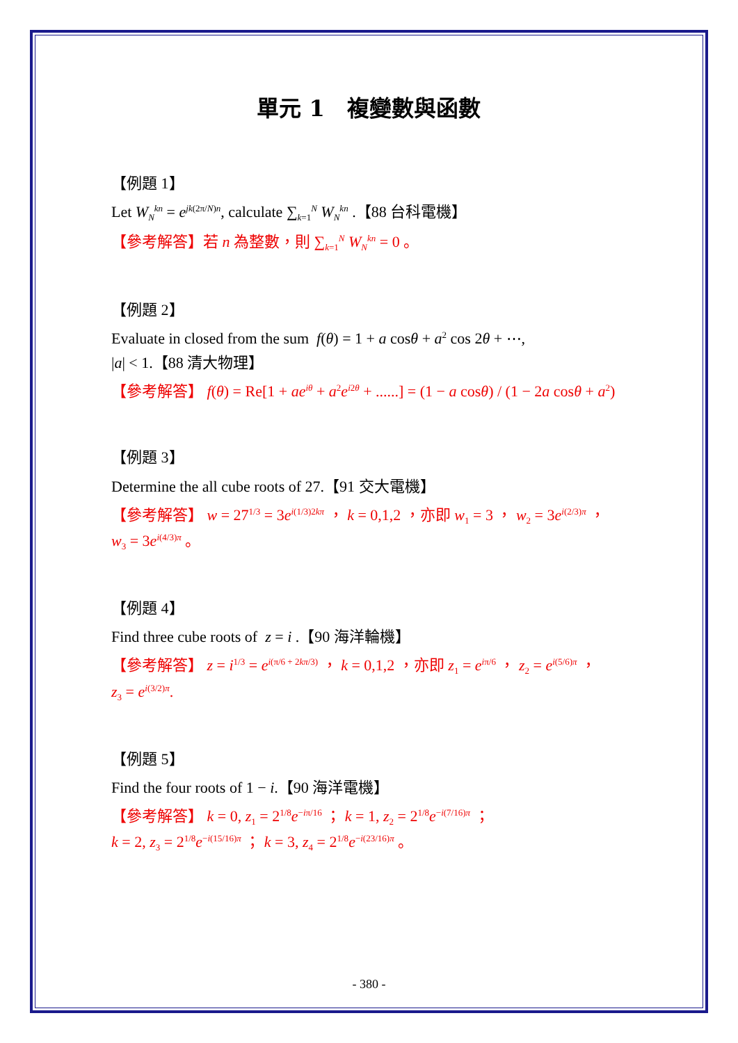單元 1　複變數與函數
【例題 1】
Let W<sub>N</sub><sup>kn</sup> = e<sup>jk(2π/N)n</sup>, calculate ∑<sub>k=1</sub><sup>N</sup> W<sub>N</sub><sup>kn</sup> .【88 台科電機】
【參考解答】若 n 為整數，則 ∑<sub>k=1</sub><sup>N</sup> W<sub>N</sub><sup>kn</sup> = 0 。
【例題 2】
Evaluate in closed from the sum f(θ) = 1 + a cosθ + a<sup>2</sup> cos 2θ + ⋯,
|a| < 1.【88 清大物理】
【參考解答】 f(θ) = Re[1 + ae<sup>iθ</sup> + a<sup>2</sup>e<sup>i2θ</sup> + ......] = (1 − a cosθ) / (1 − 2a cosθ + a<sup>2</sup>)
【例題 3】
Determine the all cube roots of 27.【91 交大電機】
【參考解答】 w = 27<sup>1/3</sup> = 3e<sup>i(1/3)2kπ</sup> ， k = 0,1,2 ，亦即 w<sub>1</sub> = 3 ， w<sub>2</sub> = 3e<sup>i(2/3)π</sup> ，
w<sub>3</sub> = 3e<sup>i(4/3)π</sup> 。
【例題 4】
Find three cube roots of z = i .【90 海洋輪機】
【參考解答】 z = i<sup>1/3</sup> = e<sup>i(π/6 + 2kπ/3)</sup> ， k = 0,1,2 ，亦即 z<sub>1</sub> = e<sup>iπ/6</sup> ， z<sub>2</sub> = e<sup>i(5/6)π</sup> ，
z<sub>3</sub> = e<sup>i(3/2)π</sup>.
【例題 5】
Find the four roots of 1 − i.【90 海洋電機】
【參考解答】 k = 0, z<sub>1</sub> = 2<sup>1/8</sup>e<sup>−iπ/16</sup> ； k = 1, z<sub>2</sub> = 2<sup>1/8</sup>e<sup>−i(7/16)π</sup> ；
k = 2, z<sub>3</sub> = 2<sup>1/8</sup>e<sup>−i(15/16)π</sup> ； k = 3, z<sub>4</sub> = 2<sup>1/8</sup>e<sup>−i(23/16)π</sup> 。
- 380 -